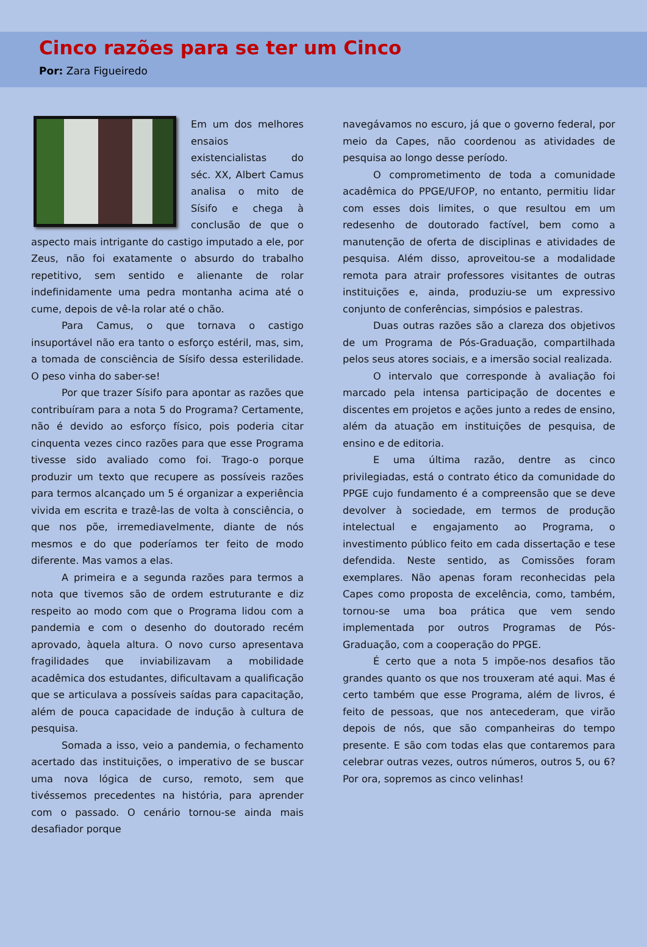Cinco razões para se ter um Cinco
Por: Zara Figueiredo
Em um dos melhores ensaios existencialistas do séc. XX, Albert Camus analisa o mito de Sísifo e chega à conclusão de que o aspecto mais intrigante do castigo imputado a ele, por Zeus, não foi exatamente o absurdo do trabalho repetitivo, sem sentido e alienante de rolar indefinidamente uma pedra montanha acima até o cume, depois de vê-la rolar até o chão.
Para Camus, o que tornava o castigo insuportável não era tanto o esforço estéril, mas, sim, a tomada de consciência de Sísifo dessa esterilidade. O peso vinha do saber-se!
Por que trazer Sísifo para apontar as razões que contribuíram para a nota 5 do Programa? Certamente, não é devido ao esforço físico, pois poderia citar cinquenta vezes cinco razões para que esse Programa tivesse sido avaliado como foi. Trago-o porque produzir um texto que recupere as possíveis razões para termos alcançado um 5 é organizar a experiência vivida em escrita e trazê-las de volta à consciência, o que nos põe, irremediavelmente, diante de nós mesmos e do que poderíamos ter feito de modo diferente. Mas vamos a elas.
A primeira e a segunda razões para termos a nota que tivemos são de ordem estruturante e diz respeito ao modo com que o Programa lidou com a pandemia e com o desenho do doutorado recém aprovado, àquela altura. O novo curso apresentava fragilidades que inviabilizavam a mobilidade acadêmica dos estudantes, dificultavam a qualificação que se articulava a possíveis saídas para capacitação, além de pouca capacidade de indução à cultura de pesquisa.
Somada a isso, veio a pandemia, o fechamento acertado das instituições, o imperativo de se buscar uma nova lógica de curso, remoto, sem que tivéssemos precedentes na história, para aprender com o passado. O cenário tornou-se ainda mais desafiador porque
navegávamos no escuro, já que o governo federal, por meio da Capes, não coordenou as atividades de pesquisa ao longo desse período.
O comprometimento de toda a comunidade acadêmica do PPGE/UFOP, no entanto, permitiu lidar com esses dois limites, o que resultou em um redesenho de doutorado factível, bem como a manutenção de oferta de disciplinas e atividades de pesquisa. Além disso, aproveitou-se a modalidade remota para atrair professores visitantes de outras instituições e, ainda, produziu-se um expressivo conjunto de conferências, simpósios e palestras.
Duas outras razões são a clareza dos objetivos de um Programa de Pós-Graduação, compartilhada pelos seus atores sociais, e a imersão social realizada.
O intervalo que corresponde à avaliação foi marcado pela intensa participação de docentes e discentes em projetos e ações junto a redes de ensino, além da atuação em instituições de pesquisa, de ensino e de editoria.
E uma última razão, dentre as cinco privilegiadas, está o contrato ético da comunidade do PPGE cujo fundamento é a compreensão que se deve devolver à sociedade, em termos de produção intelectual e engajamento ao Programa, o investimento público feito em cada dissertação e tese defendida. Neste sentido, as Comissões foram exemplares. Não apenas foram reconhecidas pela Capes como proposta de excelência, como, também, tornou-se uma boa prática que vem sendo implementada por outros Programas de Pós-Graduação, com a cooperação do PPGE.
É certo que a nota 5 impõe-nos desafios tão grandes quanto os que nos trouxeram até aqui. Mas é certo também que esse Programa, além de livros, é feito de pessoas, que nos antecederam, que virão depois de nós, que são companheiras do tempo presente. E são com todas elas que contaremos para celebrar outras vezes, outros números, outros 5, ou 6? Por ora, sopremos as cinco velinhas!